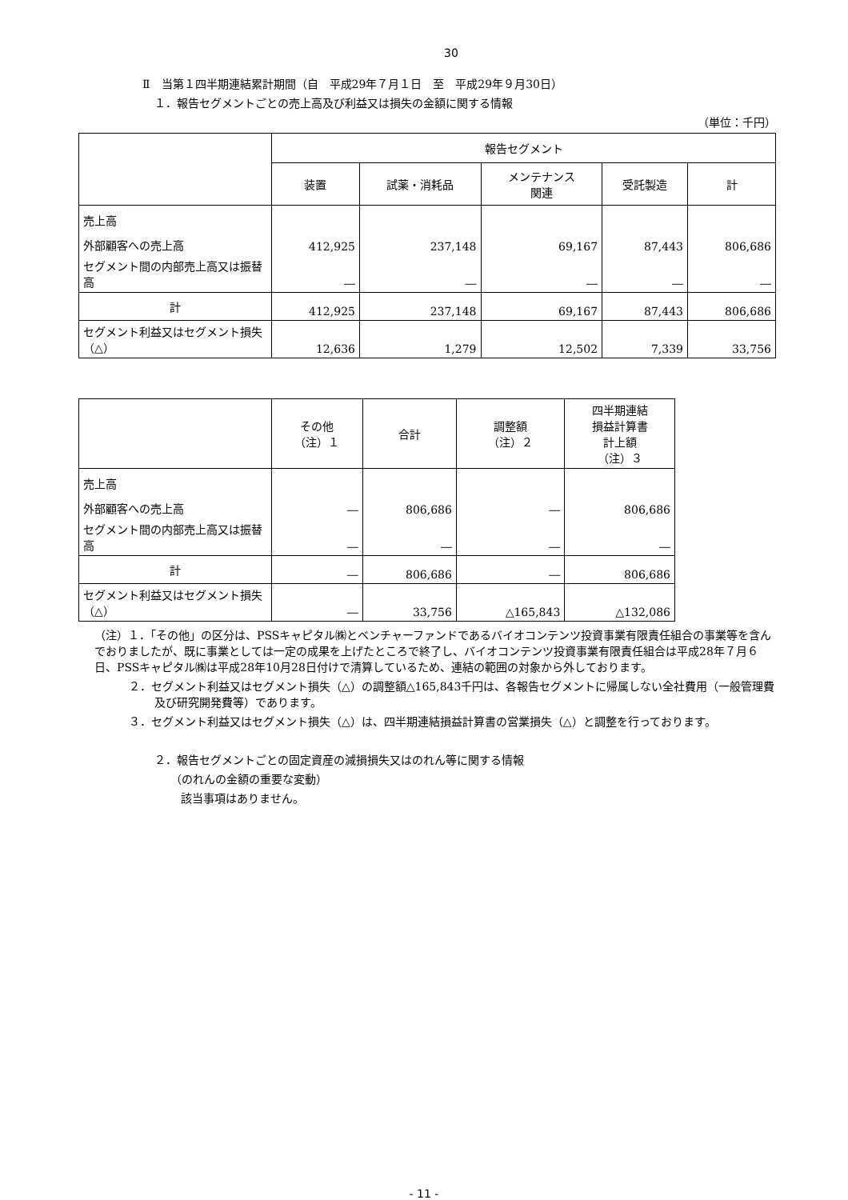30
Ⅱ　当第１四半期連結累計期間（自　平成29年７月１日　至　平成29年９月30日）
１．報告セグメントごとの売上高及び利益又は損失の金額に関する情報
（単位：千円）
| | 報告セグメント | | | | |
| --- | --- | --- | --- | --- | --- |
| | 装置 | 試薬・消耗品 | メンテナンス 関連 | 受託製造 | 計 |
| 売上高 | | | | | |
| 外部顧客への売上高 | 412,925 | 237,148 | 69,167 | 87,443 | 806,686 |
| セグメント間の内部売上高又は振替高 | ― | ― | ― | ― | ― |
| 計 | 412,925 | 237,148 | 69,167 | 87,443 | 806,686 |
| セグメント利益又はセグメント損失（△） | 12,636 | 1,279 | 12,502 | 7,339 | 33,756 |
| | その他 （注）１ | 合計 | 調整額 （注）２ | 四半期連結 損益計算書 計上額 （注）３ |
| --- | --- | --- | --- | --- |
| 売上高 | | | | |
| 外部顧客への売上高 | ― | 806,686 | ― | 806,686 |
| セグメント間の内部売上高又は振替高 | ― | ― | ― | ― |
| 計 | ― | 806,686 | ― | 806,686 |
| セグメント利益又はセグメント損失（△） | ― | 33,756 | △165,843 | △132,086 |
（注）１．「その他」の区分は、PSSキャピタル㈱とベンチャーファンドであるバイオコンテンツ投資事業有限責任組合の事業等を含んでおりましたが、既に事業としては一定の成果を上げたところで終了し、バイオコンテンツ投資事業有限責任組合は平成28年７月６日、PSSキャピタル㈱は平成28年10月28日付けで清算しているため、連結の範囲の対象から外しております。
２．セグメント利益又はセグメント損失（△）の調整額△165,843千円は、各報告セグメントに帰属しない全社費用（一般管理費及び研究開発費等）であります。
３．セグメント利益又はセグメント損失（△）は、四半期連結損益計算書の営業損失（△）と調整を行っております。
２．報告セグメントごとの固定資産の減損損失又はのれん等に関する情報
（のれんの金額の重要な変動）
該当事項はありません。
- 11 -